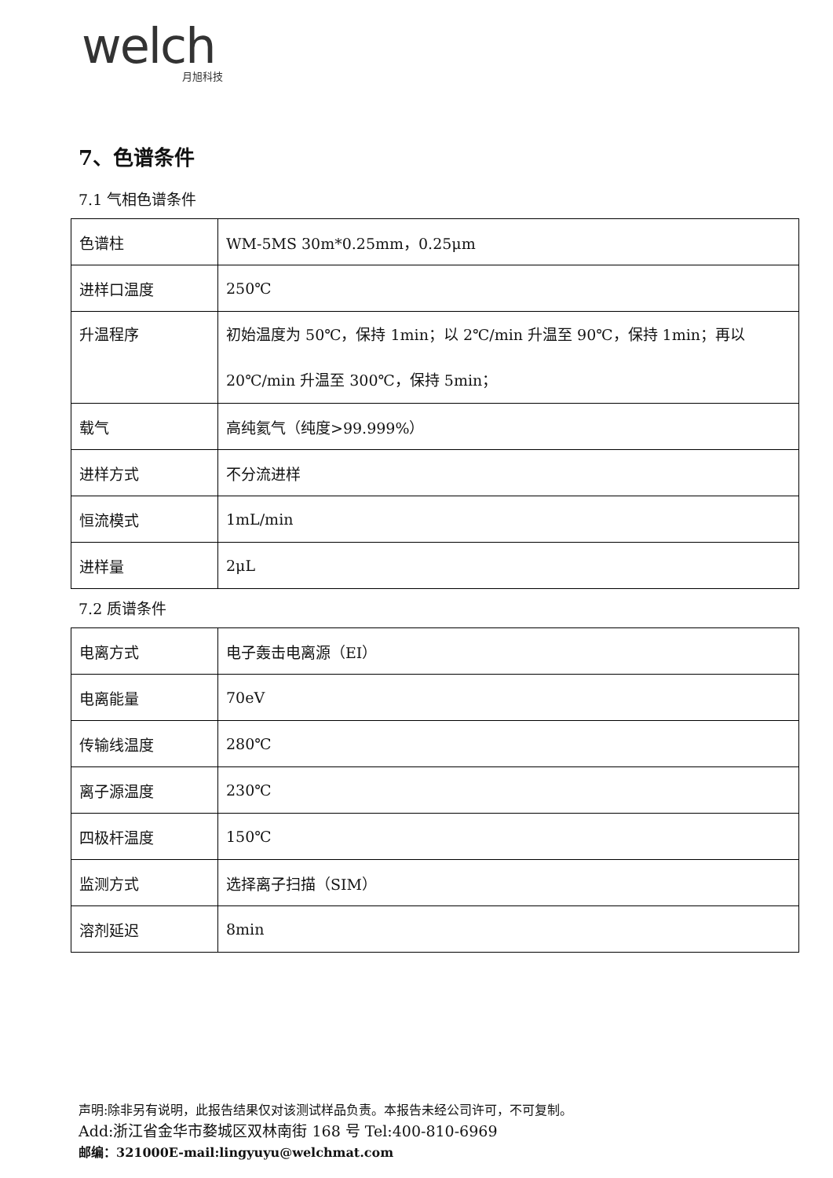welch
月旭科技
7、色谱条件
7.1 气相色谱条件
| 色谱柱 | WM-5MS 30m*0.25mm，0.25μm |
| 进样口温度 | 250℃ |
| 升温程序 | 初始温度为 50℃，保持 1min；以 2℃/min 升温至 90℃，保持 1min；再以 20℃/min 升温至 300℃，保持 5min； |
| 载气 | 高纯氦气（纯度>99.999%） |
| 进样方式 | 不分流进样 |
| 恒流模式 | 1mL/min |
| 进样量 | 2μL |
7.2 质谱条件
| 电离方式 | 电子轰击电离源（EI） |
| 电离能量 | 70eV |
| 传输线温度 | 280℃ |
| 离子源温度 | 230℃ |
| 四极杆温度 | 150℃ |
| 监测方式 | 选择离子扫描（SIM） |
| 溶剂延迟 | 8min |
声明:除非另有说明，此报告结果仅对该测试样品负责。本报告未经公司许可，不可复制。
Add:浙江省金华市婺城区双林南街 168 号 Tel:400-810-6969
邮编：321000E-mail:lingyuyu@welchmat.com